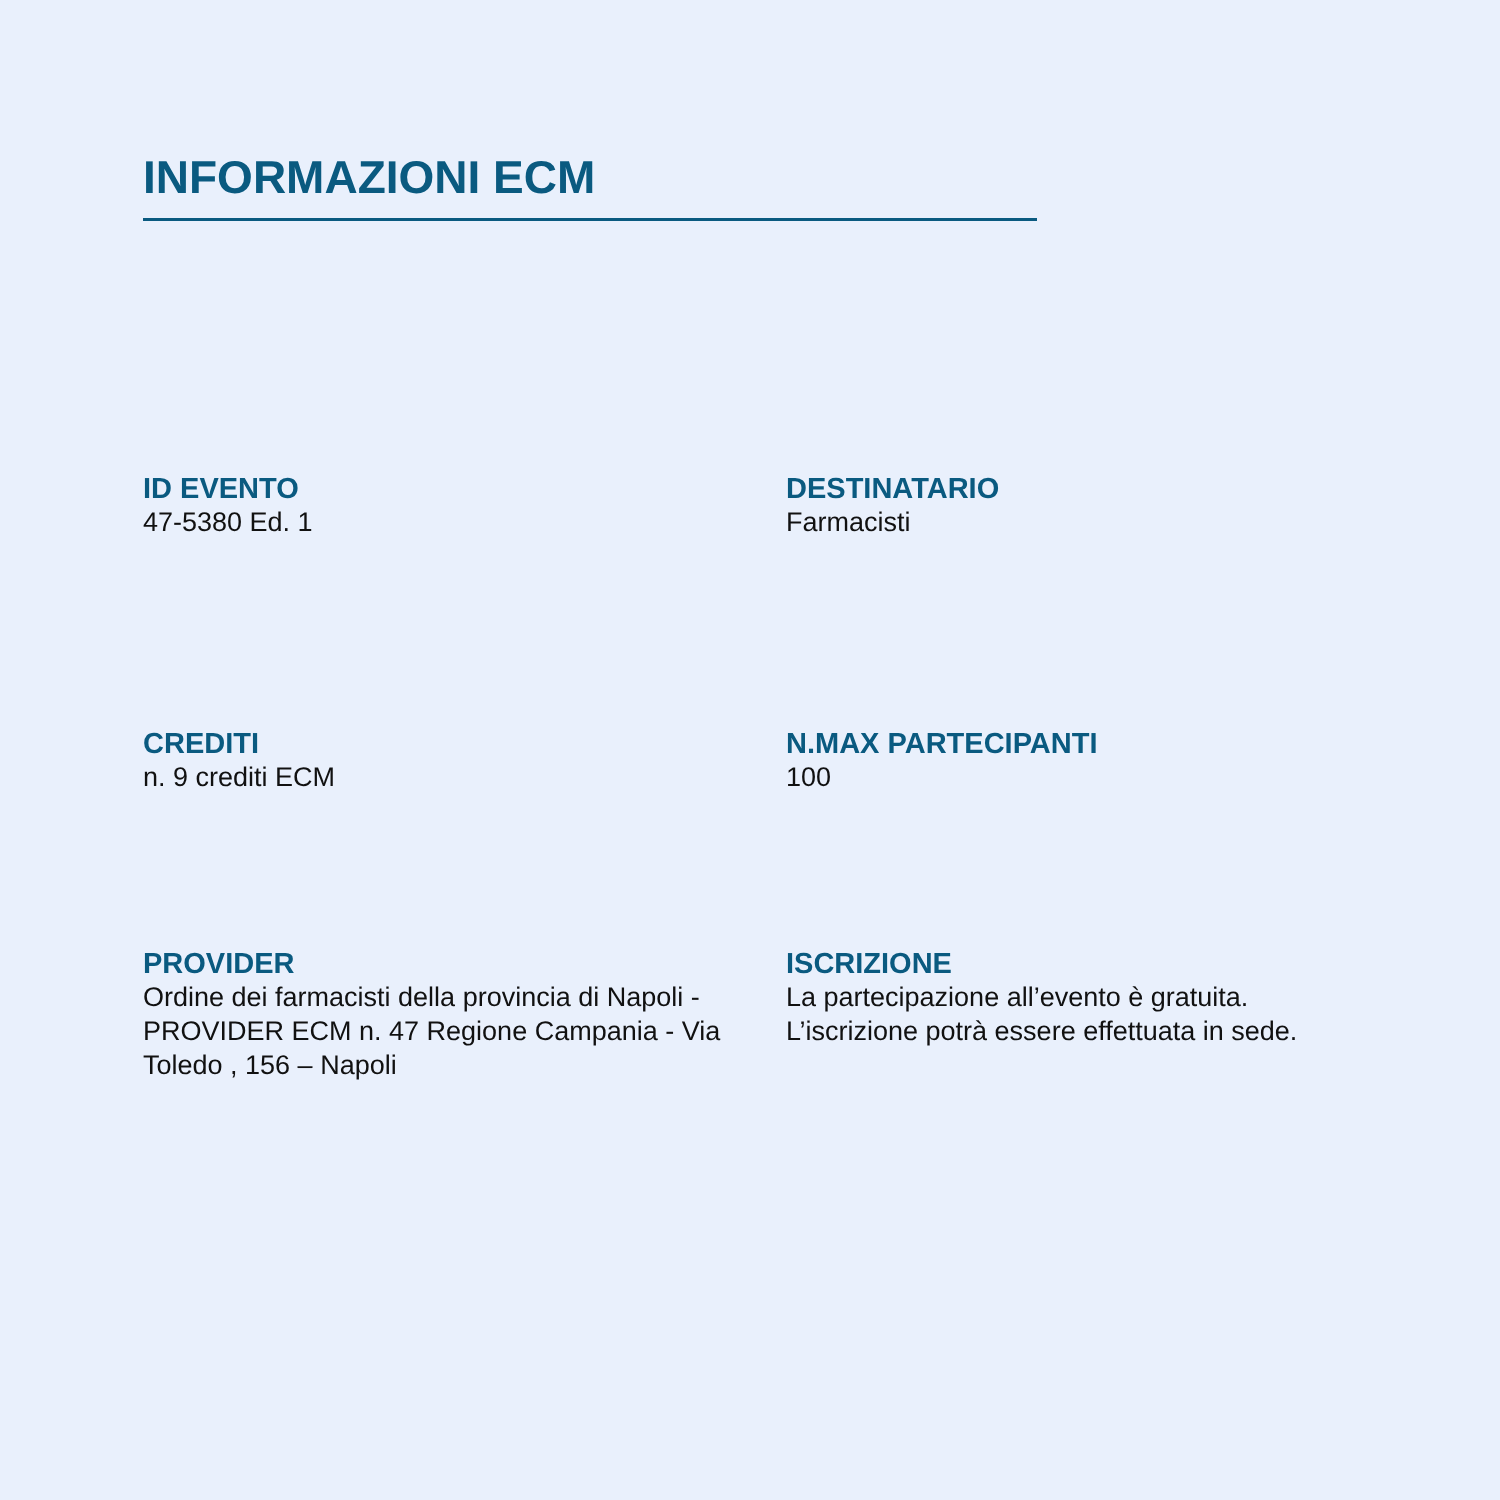INFORMAZIONI ECM
ID EVENTO
47-5380 Ed. 1
DESTINATARIO
Farmacisti
CREDITI
n. 9 crediti ECM
N.MAX PARTECIPANTI
100
PROVIDER
Ordine dei farmacisti della provincia di Napoli - PROVIDER ECM n. 47 Regione Campania - Via Toledo , 156 – Napoli
ISCRIZIONE
La partecipazione all’evento è gratuita. L’iscrizione potrà essere effettuata in sede.